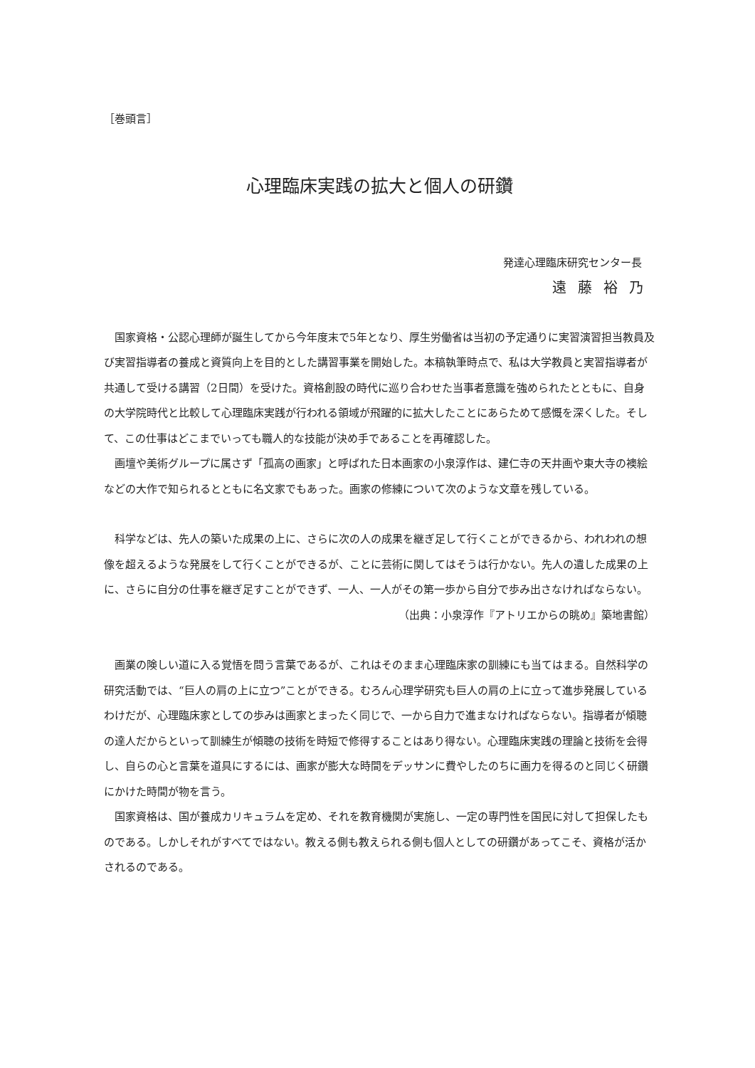［巻頭言］
心理臨床実践の拡大と個人の研鑽
発達心理臨床研究センター長
遠藤裕乃
国家資格・公認心理師が誕生してから今年度末で5年となり、厚生労働省は当初の予定通りに実習演習担当教員及び実習指導者の養成と資質向上を目的とした講習事業を開始した。本稿執筆時点で、私は大学教員と実習指導者が共通して受ける講習（2日間）を受けた。資格創設の時代に巡り合わせた当事者意識を強められたとともに、自身の大学院時代と比較して心理臨床実践が行われる領域が飛躍的に拡大したことにあらためて感慨を深くした。そして、この仕事はどこまでいっても職人的な技能が決め手であることを再確認した。
画壇や美術グループに属さず「孤高の画家」と呼ばれた日本画家の小泉淳作は、建仁寺の天井画や東大寺の襖絵などの大作で知られるとともに名文家でもあった。画家の修練について次のような文章を残している。
科学などは、先人の築いた成果の上に、さらに次の人の成果を継ぎ足して行くことができるから、われわれの想像を超えるような発展をして行くことができるが、ことに芸術に関してはそうは行かない。先人の遺した成果の上に、さらに自分の仕事を継ぎ足すことができず、一人、一人がその第一歩から自分で歩み出さなければならない。
（出典：小泉淳作『アトリエからの眺め』築地書館）
画業の険しい道に入る覚悟を問う言葉であるが、これはそのまま心理臨床家の訓練にも当てはまる。自然科学の研究活動では、“巨人の肩の上に立つ”ことができる。むろん心理学研究も巨人の肩の上に立って進歩発展しているわけだが、心理臨床家としての歩みは画家とまったく同じで、一から自力で進まなければならない。指導者が傾聴の達人だからといって訓練生が傾聴の技術を時短で修得することはあり得ない。心理臨床実践の理論と技術を会得し、自らの心と言葉を道具にするには、画家が膨大な時間をデッサンに費やしたのちに画力を得るのと同じく研鑽にかけた時間が物を言う。
国家資格は、国が養成カリキュラムを定め、それを教育機関が実施し、一定の専門性を国民に対して担保したものである。しかしそれがすべてではない。教える側も教えられる側も個人としての研鑽があってこそ、資格が活かされるのである。